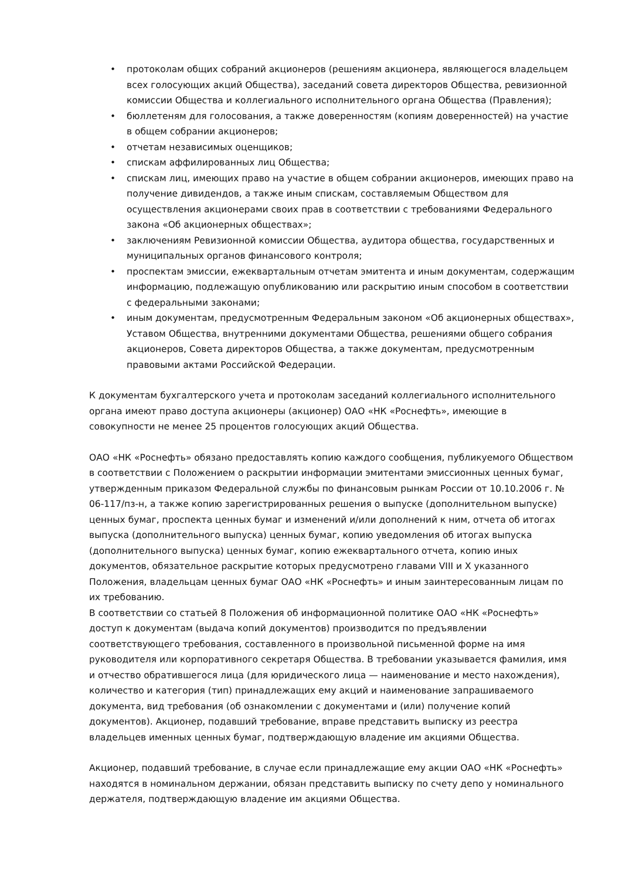• протоколам общих собраний акционеров (решениям акционера, являющегося владельцем всех голосующих акций Общества), заседаний совета директоров Общества, ревизионной комиссии Общества и коллегиального исполнительного органа Общества (Правления);
• бюллетеням для голосования, а также доверенностям (копиям доверенностей) на участие в общем собрании акционеров;
• отчетам независимых оценщиков;
• спискам аффилированных лиц Общества;
• спискам лиц, имеющих право на участие в общем собрании акционеров, имеющих право на получение дивидендов, а также иным спискам, составляемым Обществом для осуществления акционерами своих прав в соответствии с требованиями Федерального закона «Об акционерных обществах»;
• заключениям Ревизионной комиссии Общества, аудитора общества, государственных и муниципальных органов финансового контроля;
• проспектам эмиссии, ежеквартальным отчетам эмитента и иным документам, содержащим информацию, подлежащую опубликованию или раскрытию иным способом в соответствии с федеральными законами;
• иным документам, предусмотренным Федеральным законом «Об акционерных обществах», Уставом Общества, внутренними документами Общества, решениями общего собрания акционеров, Совета директоров Общества, а также документам, предусмотренным правовыми актами Российской Федерации.
К документам бухгалтерского учета и протоколам заседаний коллегиального исполнительного органа имеют право доступа акционеры (акционер) ОАО «НК «Роснефть», имеющие в совокупности не менее 25 процентов голосующих акций Общества.
ОАО «НК «Роснефть» обязано предоставлять копию каждого сообщения, публикуемого Обществом в соответствии с Положением о раскрытии информации эмитентами эмиссионных ценных бумаг, утвержденным приказом Федеральной службы по финансовым рынкам России от 10.10.2006 г. № 06-117/пз-н, а также копию зарегистрированных решения о выпуске (дополнительном выпуске) ценных бумаг, проспекта ценных бумаг и изменений и/или дополнений к ним, отчета об итогах выпуска (дополнительного выпуска) ценных бумаг, копию уведомления об итогах выпуска (дополнительного выпуска) ценных бумаг, копию ежеквартального отчета, копию иных документов, обязательное раскрытие которых предусмотрено главами VIII и X указанного Положения, владельцам ценных бумаг ОАО «НК «Роснефть» и иным заинтересованным лицам по их требованию.
В соответствии со статьей 8 Положения об информационной политике ОАО «НК «Роснефть» доступ к документам (выдача копий документов) производится по предъявлении соответствующего требования, составленного в произвольной письменной форме на имя руководителя или корпоративного секретаря Общества. В требовании указывается фамилия, имя и отчество обратившегося лица (для юридического лица — наименование и место нахождения), количество и категория (тип) принадлежащих ему акций и наименование запрашиваемого документа, вид требования (об ознакомлении с документами и (или) получение копий документов). Акционер, подавший требование, вправе представить выписку из реестра владельцев именных ценных бумаг, подтверждающую владение им акциями Общества.
Акционер, подавший требование, в случае если принадлежащие ему акции ОАО «НК «Роснефть» находятся в номинальном держании, обязан представить выписку по счету депо у номинального держателя, подтверждающую владение им акциями Общества.